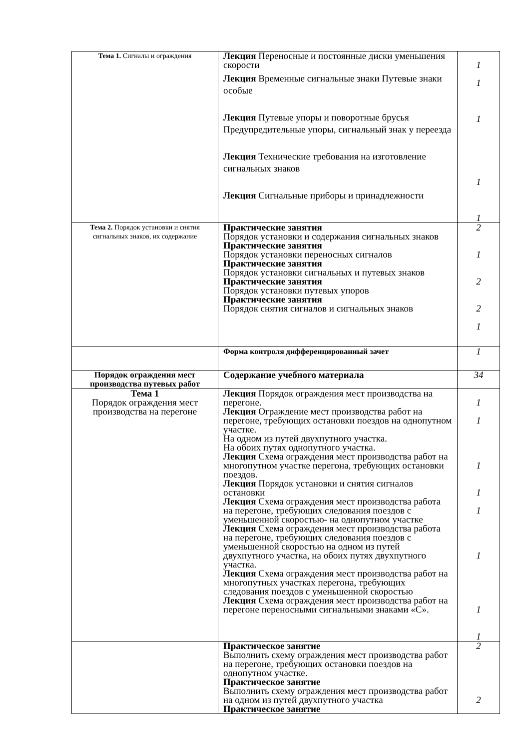| Тема 1. Сигналы и ограждения | Лекция Переносные и постоянные диски уменьшения скорости Лекция Временные сигнальные знаки Путевые знаки особые Лекция Путевые упоры и поворотные брусья Предупредительные упоры, сигнальный знак у переезда Лекция Технические требования на изготовление сигнальных знаков Лекция Сигнальные приборы и принадлежности | 1 1 1 1 1 |
| Тема 2. Порядок установки и снятия сигнальных знаков, их содержание | Практические занятия Порядок установки и содержания сигнальных знаков Практические занятия Порядок установки переносных сигналов Практические занятия Порядок установки сигнальных и путевых знаков Практические занятия Порядок установки путевых упоров Практические занятия Порядок снятия сигналов и сигнальных знаков | 2 1 2 2 1 |
| | Форма контроля дифференцированный зачет | 1 |
| Порядок ограждения мест производства путевых работ | Содержание учебного материала | 34 |
| Тема 1 Порядок ограждения мест производства на перегоне | Лекция Порядок ограждения мест производства на перегоне. Лекция Ограждение мест производства работ на перегоне, требующих остановки поездов на однопутном участке. На одном из путей двухпутного участка. На обоих путях однопутного участка. Лекция Схема ограждения мест производства работ на многопутном участке перегона, требующих остановки поездов. Лекция Порядок установки и снятия сигналов остановки Лекция Схема ограждения мест производства работа на перегоне, требующих следования поездов с уменьшенной скоростью- на однопутном участке Лекция Схема ограждения мест производства работа на перегоне, требующих следования поездов с уменьшенной скоростью на одном из путей двухпутного участка, на обоих путях двухпутного участка. Лекция Схема ограждения мест производства работ на многопутных участках перегона, требующих следования поездов с уменьшенной скоростью Лекция Схема ограждения мест производства работ на перегоне переносными сигнальными знаками «С». | 1 1 1 1 1 1 1 1 |
| | Практическое занятие Выполнить схему ограждения мест производства работ на перегоне, требующих остановки поездов на однопутном участке. Практическое занятие Выполнить схему ограждения мест производства работ на одном из путей двухпутного участка Практическое занятие | 2 2 |